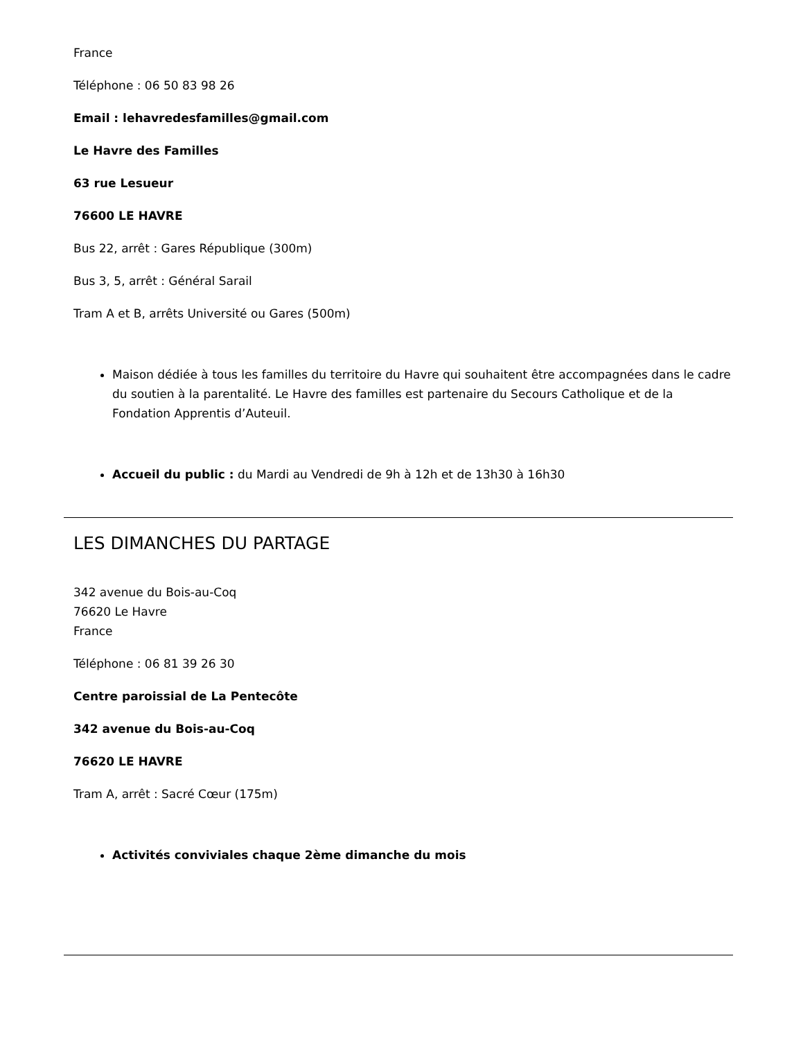France
Téléphone : 06 50 83 98 26
Email : lehavredesfamilles@gmail.com
Le Havre des Familles
63 rue Lesueur
76600 LE HAVRE
Bus 22, arrêt : Gares République (300m)
Bus 3, 5, arrêt : Général Sarail
Tram A et B, arrêts Université ou Gares (500m)
Maison dédiée à tous les familles du territoire du Havre qui souhaitent être accompagnées dans le cadre du soutien à la parentalité. Le Havre des familles est partenaire du Secours Catholique et de la Fondation Apprentis d’Auteuil.
Accueil du public : du Mardi au Vendredi de 9h à 12h et de 13h30 à 16h30
LES DIMANCHES DU PARTAGE
342 avenue du Bois-au-Coq
76620 Le Havre
France
Téléphone : 06 81 39 26 30
Centre paroissial de La Pentecôte
342 avenue du Bois-au-Coq
76620 LE HAVRE
Tram A, arrêt : Sacré Cœur (175m)
Activités conviviales chaque 2ème dimanche du mois